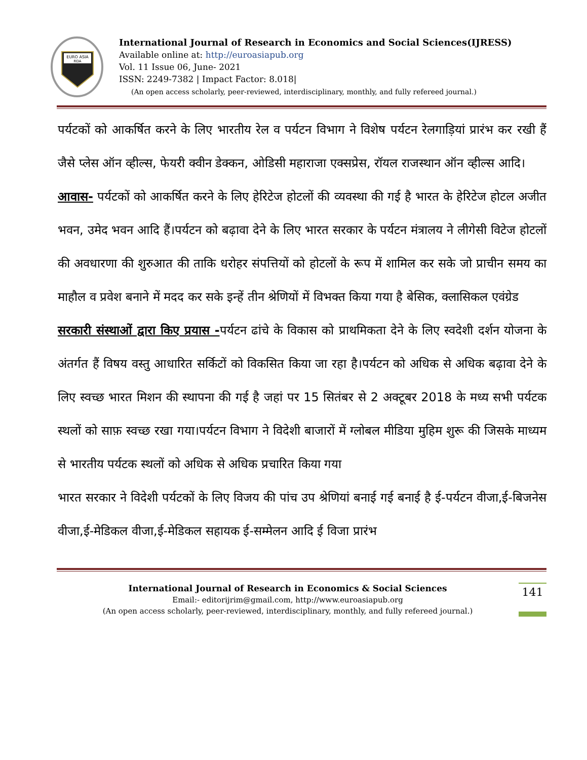EURO ASIA
RDA
International Journal of Research in Economics and Social Sciences(IJRESS)
Available online at: http://euroasiapub.org
Vol. 11 Issue 06, June- 2021
ISSN: 2249-7382 | Impact Factor: 8.018|
(An open access scholarly, peer-reviewed, interdisciplinary, monthly, and fully refereed journal.)
पर्यटकों को आकर्षित करने के लिए भारतीय रेल व पर्यटन विभाग ने विशेष पर्यटन रेलगाड़ियां प्रारंभ कर रखी हैं जैसे प्लेस ऑन व्हील्स, फेयरी क्वीन डेक्कन, ओडिसी महाराजा एक्सप्रेस, रॉयल राजस्थान ऑन व्हील्स आदि।
आवास- पर्यटकों को आकर्षित करने के लिए हेरिटेज होटलों की व्यवस्था की गई है भारत के हेरिटेज होटल अजीत भवन, उमेद भवन आदि हैं।पर्यटन को बढ़ावा देने के लिए भारत सरकार के पर्यटन मंत्रालय ने लीगेसी विटेज होटलों की अवधारणा की शुरुआत की ताकि धरोहर संपत्तियों को होटलों के रूप में शामिल कर सके जो प्राचीन समय का माहौल व प्रवेश बनाने में मदद कर सके इन्हें तीन श्रेणियों में विभक्त किया गया है बेसिक, क्लासिकल एवंग्रेड
सरकारी संस्थाओं द्वारा किए प्रयास -पर्यटन ढांचे के विकास को प्राथमिकता देने के लिए स्वदेशी दर्शन योजना के अंतर्गत हैं विषय वस्तु आधारित सर्किटों को विकसित किया जा रहा है।पर्यटन को अधिक से अधिक बढ़ावा देने के लिए स्वच्छ भारत मिशन की स्थापना की गई है जहां पर 15 सितंबर से 2 अक्टूबर 2018 के मध्य सभी पर्यटक स्थलों को साफ़ स्वच्छ रखा गया।पर्यटन विभाग ने विदेशी बाजारों में ग्लोबल मीडिया मुहिम शुरू की जिसके माध्यम से भारतीय पर्यटक स्थलों को अधिक से अधिक प्रचारित किया गया
भारत सरकार ने विदेशी पर्यटकों के लिए विजय की पांच उप श्रेणियां बनाई गई बनाई है ई-पर्यटन वीजा,ई-बिजनेस वीजा,ई-मेडिकल वीजा,ई-मेडिकल सहायक ई-सम्मेलन आदि ई विजा प्रारंभ
International Journal of Research in Economics & Social Sciences
Email:- editorijrim@gmail.com, http://www.euroasiapub.org
(An open access scholarly, peer-reviewed, interdisciplinary, monthly, and fully refereed journal.)
141